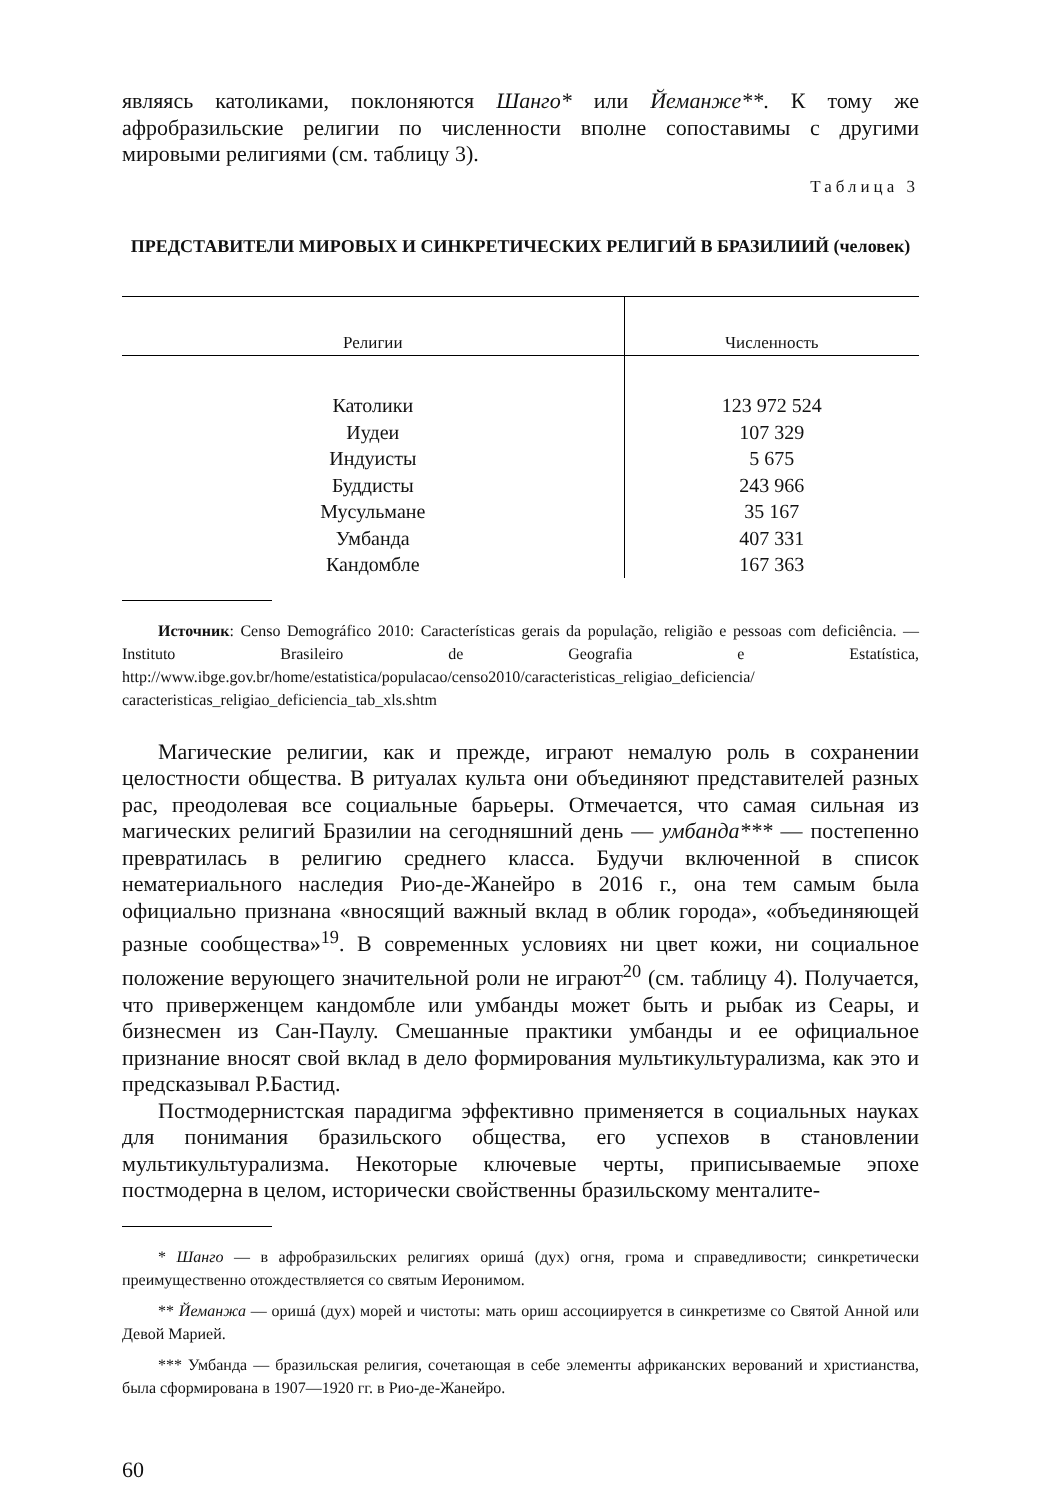являясь католиками, поклоняются Шанго* или Йеманже**. К тому же афробразильские религии по численности вполне сопоставимы с другими мировыми религиями (см. таблицу 3).
Таблица 3
ПРЕДСТАВИТЕЛИ МИРОВЫХ И СИНКРЕТИЧЕСКИХ РЕЛИГИЙ В БРАЗИЛИИЙ (человек)
| Религии | Численность |
| --- | --- |
| Католики | 123 972 524 |
| Иудеи | 107 329 |
| Индуисты | 5 675 |
| Буддисты | 243 966 |
| Мусульмане | 35 167 |
| Умбанда | 407 331 |
| Кандомбле | 167 363 |
Источник: Censo Demográfico 2010: Características gerais da população, religião e pessoas com deficiência. — Instituto Brasileiro de Geografia e Estatística, http://www.ibge.gov.br/home/estatistica/populacao/censo2010/caracteristicas_religiao_deficiencia/ caracteristicas_religiao_deficiencia_tab_xls.shtm
Магические религии, как и прежде, играют немалую роль в сохранении целостности общества. В ритуалах культа они объединяют представителей разных рас, преодолевая все социальные барьеры. Отмечается, что самая сильная из магических религий Бразилии на сегодняшний день — умбанда*** — постепенно превратилась в религию среднего класса. Будучи включенной в список нематериального наследия Рио-де-Жанейро в 2016 г., она тем самым была официально признана «вносящий важный вклад в облик города», «объединяющей разные сообщества»<sup>19</sup>. В современных условиях ни цвет кожи, ни социальное положение верующего значительной роли не играют<sup>20</sup> (см. таблицу 4). Получается, что приверженцем кандомбле или умбанды может быть и рыбак из Сеары, и бизнесмен из Сан-Паулу. Смешанные практики умбанды и ее официальное признание вносят свой вклад в дело формирования мультикультурализма, как это и предсказывал Р.Бастид.
Постмодернистская парадигма эффективно применяется в социальных науках для понимания бразильского общества, его успехов в становлении мультикультурализма. Некоторые ключевые черты, приписываемые эпохе постмодерна в целом, исторически свойственны бразильскому менталите-
* Шанго — в афробразильских религиях оришá (дух) огня, грома и справедливости; синкретически преимущественно отождествляется со святым Иеронимом.
** Йеманжа — оришá (дух) морей и чистоты: мать ориш ассоциируется в синкретизме со Святой Анной или Девой Марией.
*** Умбанда — бразильская религия, сочетающая в себе элементы африканских верований и христианства, была сформирована в 1907—1920 гг. в Рио-де-Жанейро.
60